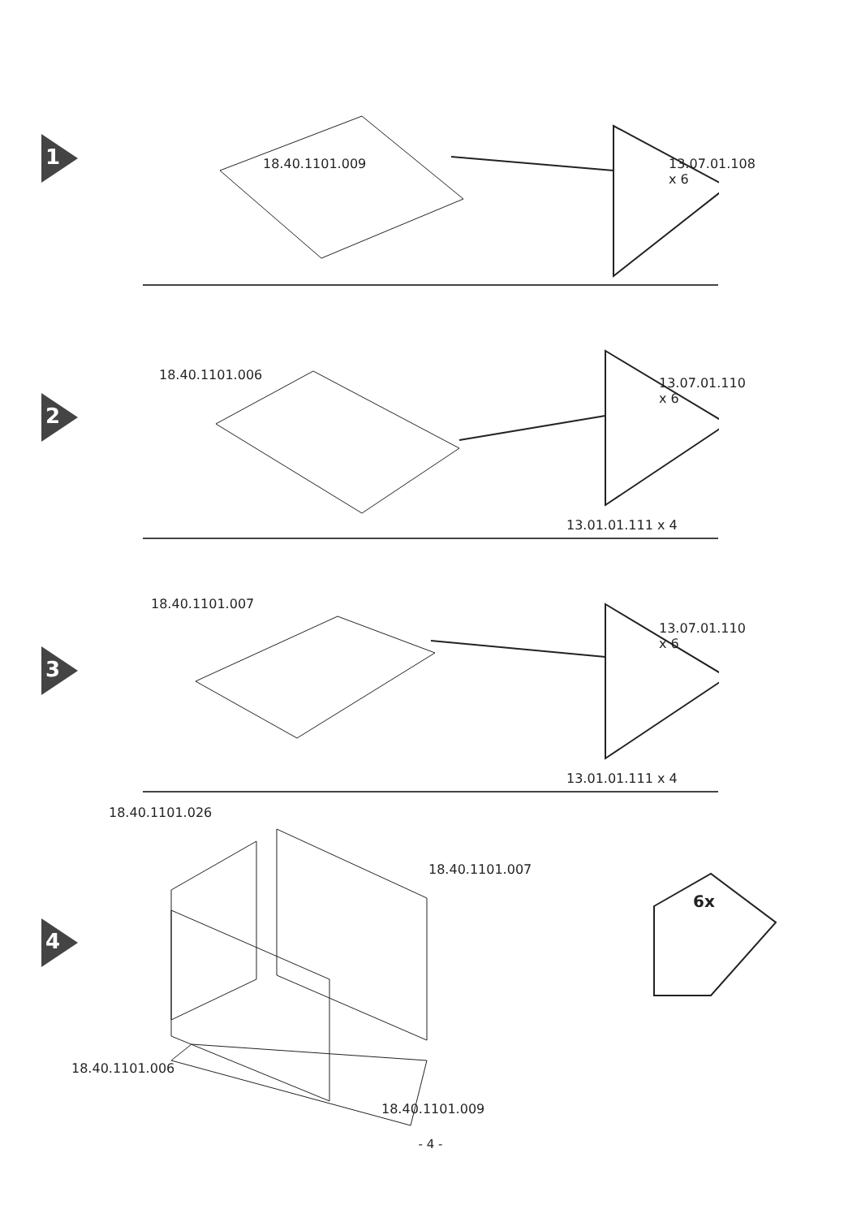1 18.40.1101.009 13.07.01.108 x 6
2
18.40.1101.006
13.07.01.110 x 6
13.01.01.111 x 4
3
18.40.1101.007
13.07.01.110 x 6
13.01.01.111 x 4
4
18.40.1101.026
18.40.1101.007
6x
18.40.1101.006
18.40.1101.009
- 4 -